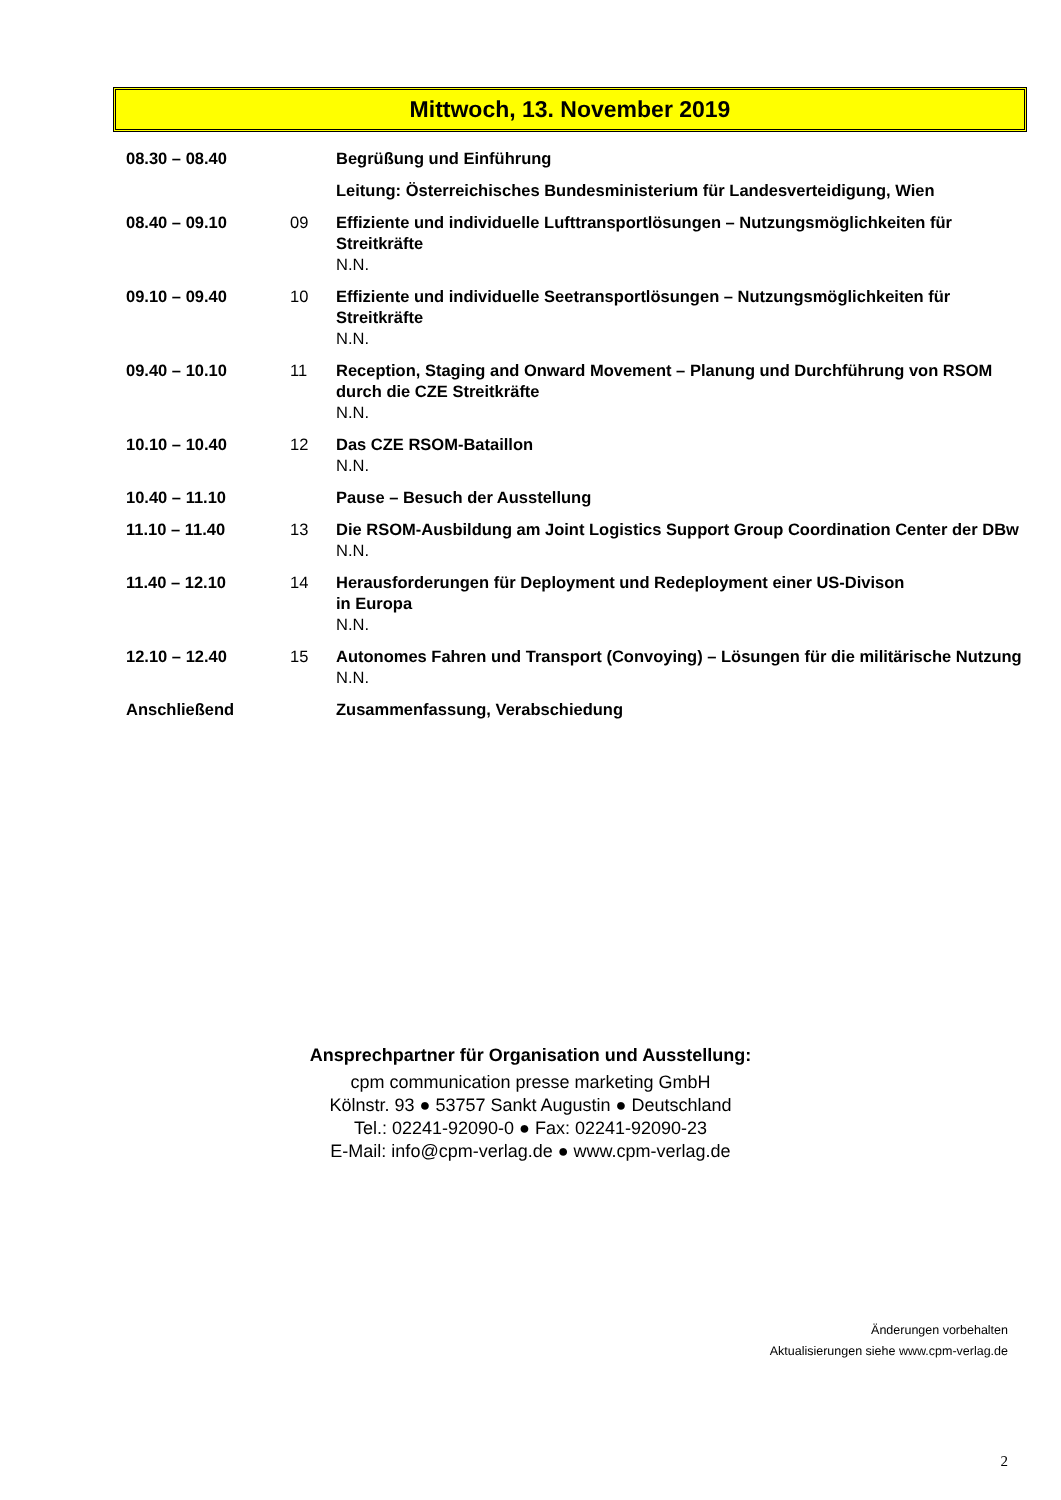Mittwoch, 13. November 2019
| 08.30 – 08.40 | | Begrüßung und Einführung |
| | | Leitung: Österreichisches Bundesministerium für Landesverteidigung, Wien |
| 08.40 – 09.10 | 09 | Effiziente und individuelle Lufttransportlösungen – Nutzungsmöglichkeiten für Streitkräfte N.N. |
| 09.10 – 09.40 | 10 | Effiziente und individuelle Seetransportlösungen – Nutzungsmöglichkeiten für Streitkräfte N.N. |
| 09.40 – 10.10 | 11 | Reception, Staging and Onward Movement – Planung und Durchführung von RSOM durch die CZE Streitkräfte N.N. |
| 10.10 – 10.40 | 12 | Das CZE RSOM-Bataillon N.N. |
| 10.40 – 11.10 | | Pause – Besuch der Ausstellung |
| 11.10 – 11.40 | 13 | Die RSOM-Ausbildung am Joint Logistics Support Group Coordination Center der DBw N.N. |
| 11.40 – 12.10 | 14 | Herausforderungen für Deployment und Redeployment einer US-Divison in Europa N.N. |
| 12.10 – 12.40 | 15 | Autonomes Fahren und Transport (Convoying) – Lösungen für die militärische Nutzung N.N. |
| Anschließend | | Zusammenfassung, Verabschiedung |
Ansprechpartner für Organisation und Ausstellung:
cpm communication presse marketing GmbH
Kölnstr. 93 ● 53757 Sankt Augustin ● Deutschland
Tel.: 02241-92090-0 ● Fax: 02241-92090-23
E-Mail: info@cpm-verlag.de ● www.cpm-verlag.de
Änderungen vorbehalten
Aktualisierungen siehe www.cpm-verlag.de
2